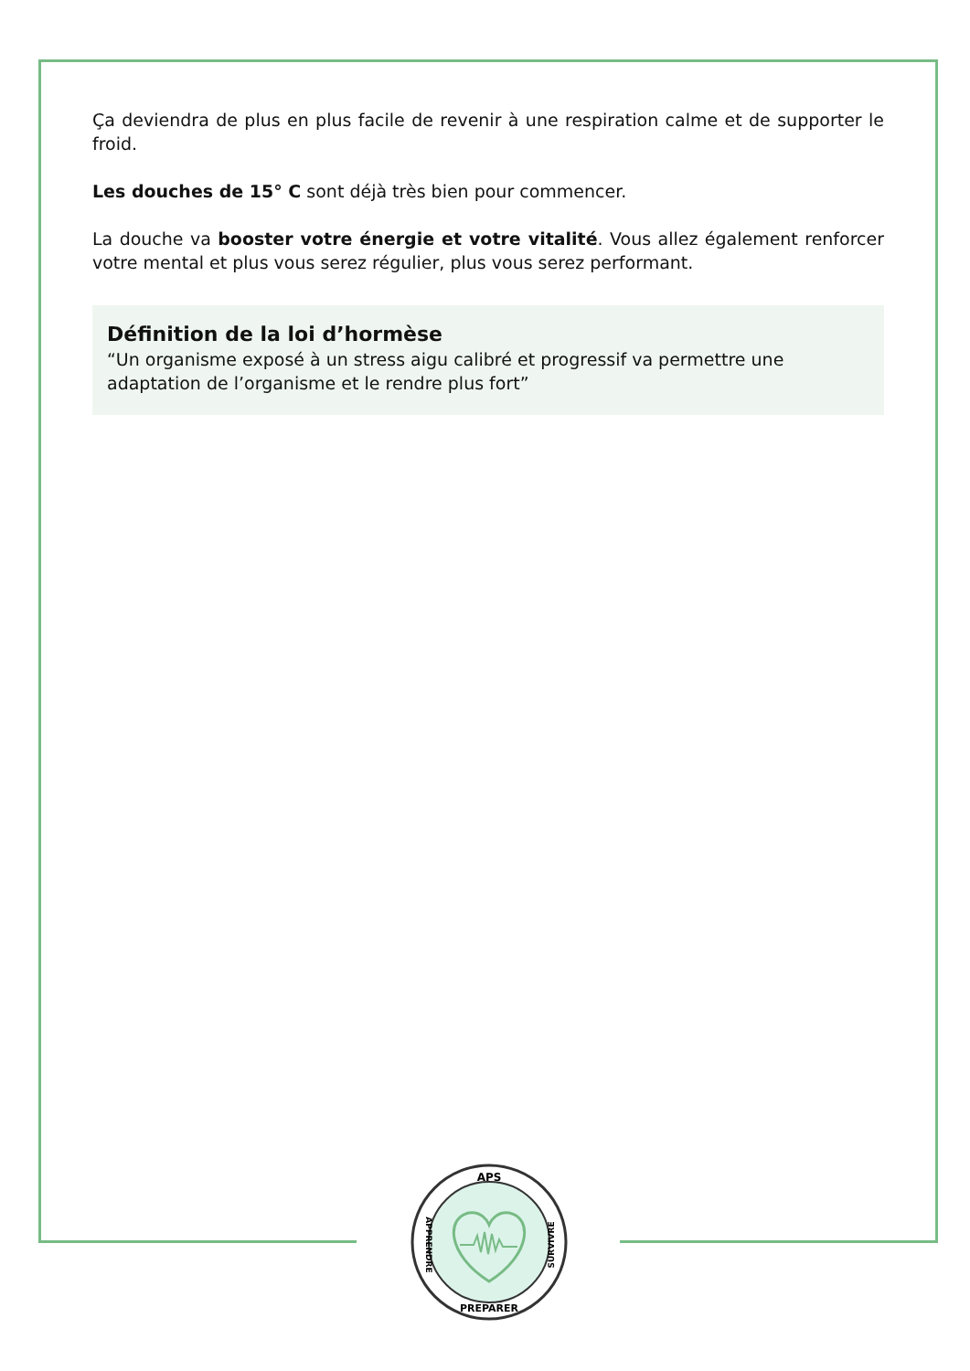Ça deviendra de plus en plus facile de revenir à une respiration calme et de supporter le froid.
Les douches de 15° C sont déjà très bien pour commencer.
La douche va booster votre énergie et votre vitalité. Vous allez également renforcer votre mental et plus vous serez régulier, plus vous serez performant.
Définition de la loi d’hormèse
“Un organisme exposé à un stress aigu calibré et progressif va permettre une adaptation de l’organisme et le rendre plus fort”
APS
PREPARER
APPRENDRE
SURVIVRE